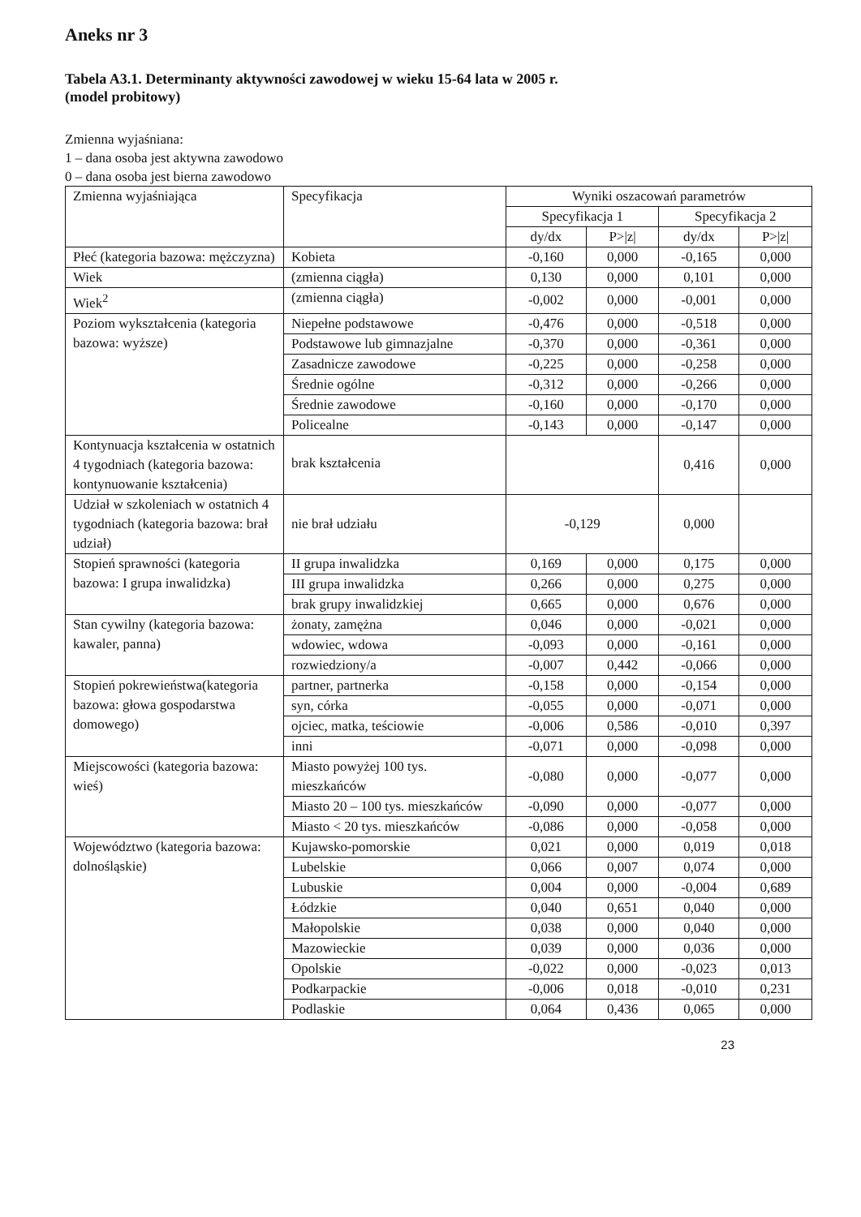Aneks nr 3
Tabela A3.1. Determinanty aktywności zawodowej w wieku 15-64 lata w 2005 r.
(model probitowy)
Zmienna wyjaśniana:
1 – dana osoba jest aktywna zawodowo
0 – dana osoba jest bierna zawodowo
| Zmienna wyjaśniająca | Specyfikacja | Wyniki oszacowań parametrów | | | |
| --- | --- | --- | --- | --- | --- |
| | | Specyfikacja 1 | | Specyfikacja 2 | |
| | | dy/dx | P>/z/ | dy/dx | P>/z/ |
| Płeć (kategoria bazowa: mężczyzna) | Kobieta | -0,160 | 0,000 | -0,165 | 0,000 |
| Wiek | (zmienna ciągła) | 0,130 | 0,000 | 0,101 | 0,000 |
| Wiek<sup>2</sup> | (zmienna ciągła) | -0,002 | 0,000 | -0,001 | 0,000 |
| Poziom wykształcenia (kategoria bazowa: wyższe) | Niepełne podstawowe | -0,476 | 0,000 | -0,518 | 0,000 |
| | Podstawowe lub gimnazjalne | -0,370 | 0,000 | -0,361 | 0,000 |
| | Zasadnicze zawodowe | -0,225 | 0,000 | -0,258 | 0,000 |
| | Średnie ogólne | -0,312 | 0,000 | -0,266 | 0,000 |
| | Średnie zawodowe | -0,160 | 0,000 | -0,170 | 0,000 |
| | Policealne | -0,143 | 0,000 | -0,147 | 0,000 |
| Kontynuacja kształcenia w ostatnich 4 tygodniach (kategoria bazowa: kontynuowanie kształcenia) | brak kształcenia | | | 0,416 | 0,000 |
| Udział w szkoleniach w ostatnich 4 tygodniach (kategoria bazowa: brał udział) | nie brał udziału | -0,129 | | 0,000 | |
| Stopień sprawności (kategoria bazowa: I grupa inwalidzka) | II grupa inwalidzka | 0,169 | 0,000 | 0,175 | 0,000 |
| | III grupa inwalidzka | 0,266 | 0,000 | 0,275 | 0,000 |
| | brak grupy inwalidzkiej | 0,665 | 0,000 | 0,676 | 0,000 |
| Stan cywilny (kategoria bazowa: kawaler, panna) | żonaty, zamężna | 0,046 | 0,000 | -0,021 | 0,000 |
| | wdowiec, wdowa | -0,093 | 0,000 | -0,161 | 0,000 |
| | rozwiedziony/a | -0,007 | 0,442 | -0,066 | 0,000 |
| Stopień pokrewieństwa(kategoria bazowa: głowa gospodarstwa domowego) | partner, partnerka | -0,158 | 0,000 | -0,154 | 0,000 |
| | syn, córka | -0,055 | 0,000 | -0,071 | 0,000 |
| | ojciec, matka, teściowie | -0,006 | 0,586 | -0,010 | 0,397 |
| | inni | -0,071 | 0,000 | -0,098 | 0,000 |
| Miejscowości (kategoria bazowa: wieś) | Miasto powyżej 100 tys. mieszkańców | -0,080 | 0,000 | -0,077 | 0,000 |
| | Miasto 20 – 100 tys. mieszkańców | -0,090 | 0,000 | -0,077 | 0,000 |
| | Miasto < 20 tys. mieszkańców | -0,086 | 0,000 | -0,058 | 0,000 |
| Województwo (kategoria bazowa: dolnośląskie) | Kujawsko-pomorskie | 0,021 | 0,000 | 0,019 | 0,018 |
| | Lubelskie | 0,066 | 0,007 | 0,074 | 0,000 |
| | Lubuskie | 0,004 | 0,000 | -0,004 | 0,689 |
| | Łódzkie | 0,040 | 0,651 | 0,040 | 0,000 |
| | Małopolskie | 0,038 | 0,000 | 0,040 | 0,000 |
| | Mazowieckie | 0,039 | 0,000 | 0,036 | 0,000 |
| | Opolskie | -0,022 | 0,000 | -0,023 | 0,013 |
| | Podkarpackie | -0,006 | 0,018 | -0,010 | 0,231 |
| | Podlaskie | 0,064 | 0,436 | 0,065 | 0,000 |
23